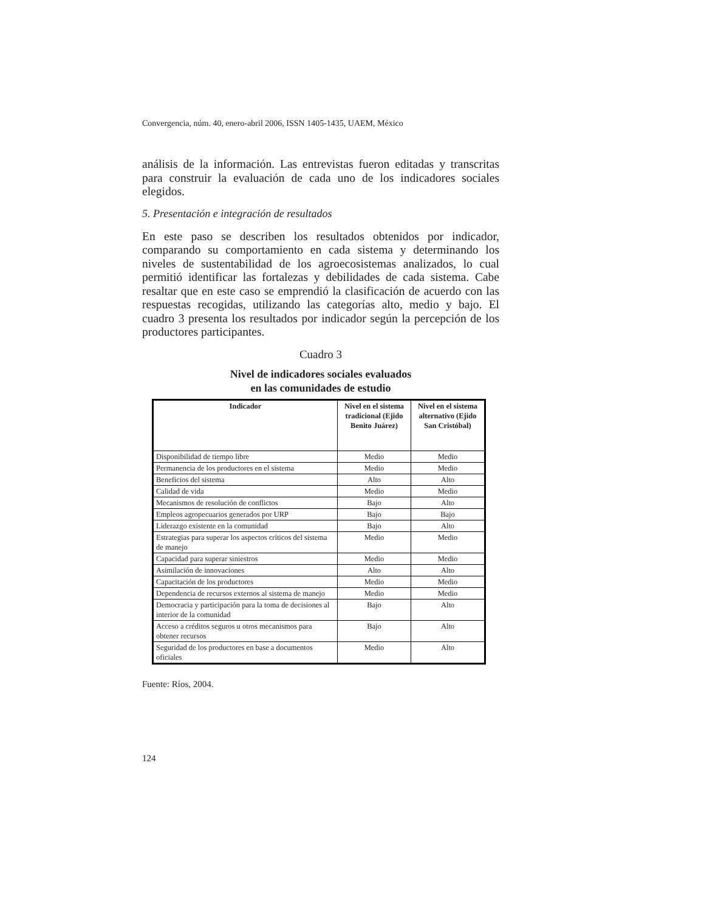Convergencia, núm. 40, enero-abril 2006, ISSN 1405-1435, UAEM, México
análisis de la información. Las entrevistas fueron editadas y transcritas para construir la evaluación de cada uno de los indicadores sociales elegidos.
5. Presentación e integración de resultados
En este paso se describen los resultados obtenidos por indicador, comparando su comportamiento en cada sistema y determinando los niveles de sustentabilidad de los agroecosistemas analizados, lo cual permitió identificar las fortalezas y debilidades de cada sistema. Cabe resaltar que en este caso se emprendió la clasificación de acuerdo con las respuestas recogidas, utilizando las categorías alto, medio y bajo. El cuadro 3 presenta los resultados por indicador según la percepción de los productores participantes.
Cuadro 3
Nivel de indicadores sociales evaluados
en las comunidades de estudio
| Indicador | Nivel en el sistema tradicional (Ejido Benito Juárez) | Nivel en el sistema alternativo (Ejido San Cristóbal) |
| --- | --- | --- |
| Disponibilidad de tiempo libre | Medio | Medio |
| Permanencia de los productores en el sistema | Medio | Medio |
| Beneficios del sistema | Alto | Alto |
| Calidad de vida | Medio | Medio |
| Mecanismos de resolución de conflictos | Bajo | Alto |
| Empleos agropecuarios generados por URP | Bajo | Bajo |
| Liderazgo existente en la comunidad | Bajo | Alto |
| Estrategias para superar los aspectos críticos del sistema de manejo | Medio | Medio |
| Capacidad para superar siniestros | Medio | Medio |
| Asimilación de innovaciones | Alto | Alto |
| Capacitación de los productores | Medio | Medio |
| Dependencia de recursos externos al sistema de manejo | Medio | Medio |
| Democracia y participación para la toma de decisiones al interior de la comunidad | Bajo | Alto |
| Acceso a créditos seguros u otros mecanismos para obtener recursos | Bajo | Alto |
| Seguridad de los productores en base a documentos oficiales | Medio | Alto |
Fuente: Ríos, 2004.
124